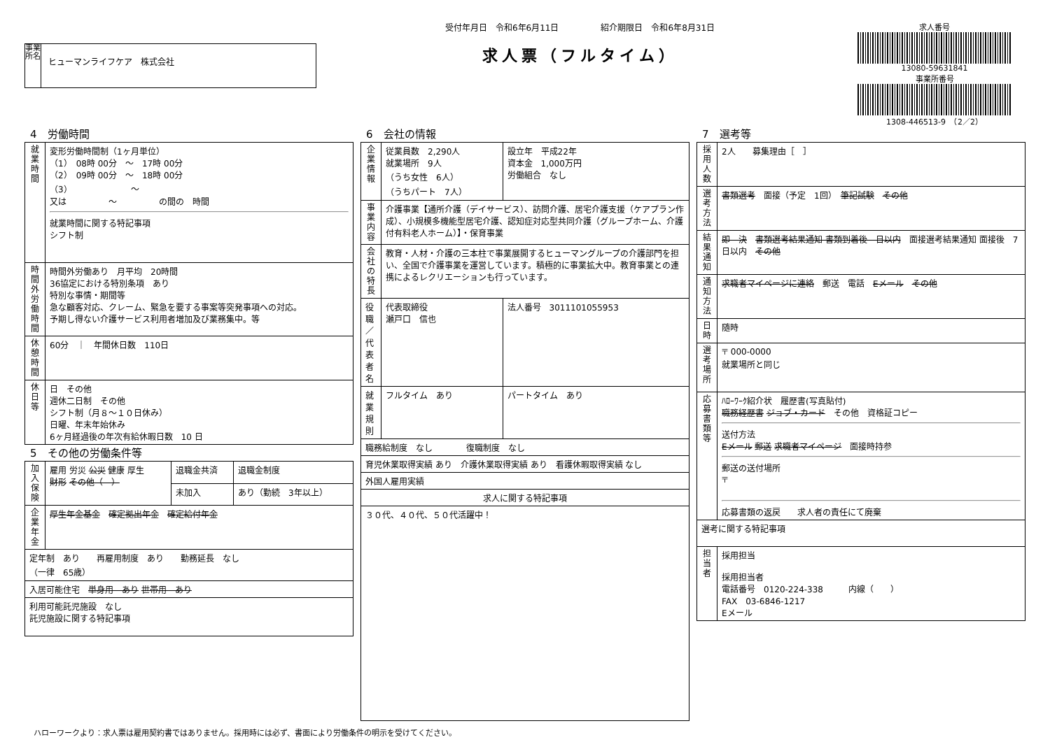事業所名
ヒューマンライフケア　株式会社
受付年月日　令和6年6月11日　　　　　紹介期限日　令和6年8月31日
求人票（フルタイム）
求人番号
13080-59631841
事業所番号
1308-446513-9　（2／2）
4　労働時間
| 就業時間 | 変形労働時間制（1ヶ月単位） （1） 08時 00分 ～ 17時 00分 （2） 09時 00分 ～ 18時 00分 （3） ～ 又は ～ の間の 時間 就業時間に関する特記事項 シフト制 |
| 時間外労働時間 | 時間外労働あり 月平均 20時間 36協定における特別条項 あり 特別な事情・期間等 急な顧客対応、クレーム、緊急を要する事案等突発事項への対応。 予期し得ない介護サービス利用者増加及び業務集中。等 |
| 休憩時間 | 60分 ｜ 年間休日数 110日 |
| 休日等 | 日 その他 週休二日制 その他 シフト制（月８～１０日休み） 日曜、年末年始休み 6ヶ月経過後の年次有給休暇日数 10 日 |
5　その他の労働条件等
| 加入保険 | 雇用 労災 公災 健康 厚生 財形 その他（ ） | 退職金共済 | 退職金制度 |
| | | 未加入 | あり（勤続 3年以上） |
| 企業年金 | 厚生年金基金 確定拠出年金 確定給付年金 | | |
| 定年制 あり 再雇用制度 あり 勤務延長 なし （一律 65歳） | | | |
| 入居可能住宅 単身用 あり 世帯用 あり | | | |
| 利用可能託児施設 なし 託児施設に関する特記事項 | | | |
6　会社の情報
| 企業情報 | 従業員数 2,290人 就業場所 9人 （うち女性 6人） （うちパート 7人） | 設立年 平成22年 資本金 1,000万円 労働組合 なし |
| 事業内容 | 介護事業【通所介護（デイサービス）、訪問介護、居宅介護支援（ケアプラン作成）、小規模多機能型居宅介護、認知症対応型共同介護（グループホーム、介護付有料老人ホーム）】・保育事業 | |
| 会社の特長 | 教育・人材・介護の三本柱で事業展開するヒューマングループの介護部門を担い、全国で介護事業を運営しています。積極的に事業拡大中。教育事業との連携によるレクリエーションも行っています。 | |
| 役職／代表者名 | 代表取締役 瀬戸口 信也 | 法人番号 3011101055953 |
| 就業規則 | フルタイム あり | パートタイム あり |
| 職務給制度 なし 復職制度 なし | | |
| 育児休業取得実績 あり 介護休業取得実績 あり 看護休暇取得実績 なし | | |
| 外国人雇用実績 | | |
| 求人に関する特記事項 | | |
| ３０代、４０代、５０代活躍中！ | | |
7　選考等
| 採用人数 | 2人 募集理由［ ］ |
| 選考方法 | 書類選考 面接（予定 1回） 筆記試験 その他 |
| 結果通知 | 即 決 書類選考結果通知 書類到着後 日以内 面接選考結果通知 面接後 7日以内 その他 |
| 通知方法 | 求職者マイページに連絡 郵送 電話 Eメール その他 |
| 日時 | 随時 |
| 選考場所 | 〒 000-0000 就業場所と同じ |
| 応募書類等 | ﾊﾛｰﾜｰｸ紹介状 履歴書(写真貼付) 職務経歴書 ジョブ・カード その他 資格証コピー 送付方法 Eメール 郵送 求職者マイページ 面接時持参 郵送の送付場所 〒 応募書類の返戻 求人者の責任にて廃棄 |
| 選考に関する特記事項 | |
| 担当者 | 採用担当 採用担当者 電話番号 0120-224-338 内線（ ） FAX 03-6846-1217 Eメール |
ハローワークより：求人票は雇用契約書ではありません。採用時には必ず、書面により労働条件の明示を受けてください。